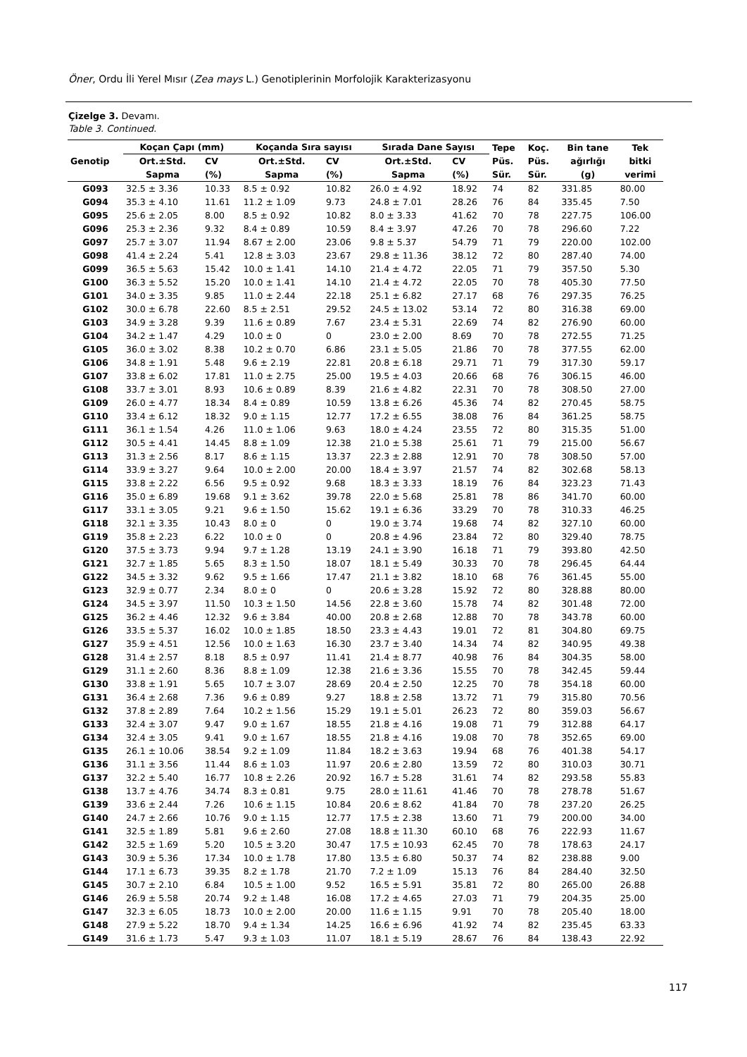Öner, Ordu İli Yerel Mısır (Zea mays L.) Genotiplerinin Morfolojik Karakterizasyonu
Çizelge 3. Devamı.
Table 3. Continued.
| Genotip | Koçan Çapı (mm) | | Koçanda Sıra sayısı | | Sırada Dane Sayısı | | Tepe Püs. Sür. | Koç. Püs. Sür. | Bin tane ağırlığı (g) | Tek bitki verimi |
| --- | --- | --- | --- | --- | --- | --- | --- | --- | --- | --- |
| | Ort.±Std. | CV | Ort.±Std. | CV | Ort.±Std. | CV | | | | |
| | Sapma | (%) | Sapma | (%) | Sapma | (%) | | | | |
| G093 | 32.5 ± 3.36 | 10.33 | 8.5 ± 0.92 | 10.82 | 26.0 ± 4.92 | 18.92 | 74 | 82 | 331.85 | 80.00 |
| G094 | 35.3 ± 4.10 | 11.61 | 11.2 ± 1.09 | 9.73 | 24.8 ± 7.01 | 28.26 | 76 | 84 | 335.45 | 7.50 |
| G095 | 25.6 ± 2.05 | 8.00 | 8.5 ± 0.92 | 10.82 | 8.0 ± 3.33 | 41.62 | 70 | 78 | 227.75 | 106.00 |
| G096 | 25.3 ± 2.36 | 9.32 | 8.4 ± 0.89 | 10.59 | 8.4 ± 3.97 | 47.26 | 70 | 78 | 296.60 | 7.22 |
| G097 | 25.7 ± 3.07 | 11.94 | 8.67 ± 2.00 | 23.06 | 9.8 ± 5.37 | 54.79 | 71 | 79 | 220.00 | 102.00 |
| G098 | 41.4 ± 2.24 | 5.41 | 12.8 ± 3.03 | 23.67 | 29.8 ± 11.36 | 38.12 | 72 | 80 | 287.40 | 74.00 |
| G099 | 36.5 ± 5.63 | 15.42 | 10.0 ± 1.41 | 14.10 | 21.4 ± 4.72 | 22.05 | 71 | 79 | 357.50 | 5.30 |
| G100 | 36.3 ± 5.52 | 15.20 | 10.0 ± 1.41 | 14.10 | 21.4 ± 4.72 | 22.05 | 70 | 78 | 405.30 | 77.50 |
| G101 | 34.0 ± 3.35 | 9.85 | 11.0 ± 2.44 | 22.18 | 25.1 ± 6.82 | 27.17 | 68 | 76 | 297.35 | 76.25 |
| G102 | 30.0 ± 6.78 | 22.60 | 8.5 ± 2.51 | 29.52 | 24.5 ± 13.02 | 53.14 | 72 | 80 | 316.38 | 69.00 |
| G103 | 34.9 ± 3.28 | 9.39 | 11.6 ± 0.89 | 7.67 | 23.4 ± 5.31 | 22.69 | 74 | 82 | 276.90 | 60.00 |
| G104 | 34.2 ± 1.47 | 4.29 | 10.0 ± 0 | 0 | 23.0 ± 2.00 | 8.69 | 70 | 78 | 272.55 | 71.25 |
| G105 | 36.0 ± 3.02 | 8.38 | 10.2 ± 0.70 | 6.86 | 23.1 ± 5.05 | 21.86 | 70 | 78 | 377.55 | 62.00 |
| G106 | 34.8 ± 1.91 | 5.48 | 9.6 ± 2.19 | 22.81 | 20.8 ± 6.18 | 29.71 | 71 | 79 | 317.30 | 59.17 |
| G107 | 33.8 ± 6.02 | 17.81 | 11.0 ± 2.75 | 25.00 | 19.5 ± 4.03 | 20.66 | 68 | 76 | 306.15 | 46.00 |
| G108 | 33.7 ± 3.01 | 8.93 | 10.6 ± 0.89 | 8.39 | 21.6 ± 4.82 | 22.31 | 70 | 78 | 308.50 | 27.00 |
| G109 | 26.0 ± 4.77 | 18.34 | 8.4 ± 0.89 | 10.59 | 13.8 ± 6.26 | 45.36 | 74 | 82 | 270.45 | 58.75 |
| G110 | 33.4 ± 6.12 | 18.32 | 9.0 ± 1.15 | 12.77 | 17.2 ± 6.55 | 38.08 | 76 | 84 | 361.25 | 58.75 |
| G111 | 36.1 ± 1.54 | 4.26 | 11.0 ± 1.06 | 9.63 | 18.0 ± 4.24 | 23.55 | 72 | 80 | 315.35 | 51.00 |
| G112 | 30.5 ± 4.41 | 14.45 | 8.8 ± 1.09 | 12.38 | 21.0 ± 5.38 | 25.61 | 71 | 79 | 215.00 | 56.67 |
| G113 | 31.3 ± 2.56 | 8.17 | 8.6 ± 1.15 | 13.37 | 22.3 ± 2.88 | 12.91 | 70 | 78 | 308.50 | 57.00 |
| G114 | 33.9 ± 3.27 | 9.64 | 10.0 ± 2.00 | 20.00 | 18.4 ± 3.97 | 21.57 | 74 | 82 | 302.68 | 58.13 |
| G115 | 33.8 ± 2.22 | 6.56 | 9.5 ± 0.92 | 9.68 | 18.3 ± 3.33 | 18.19 | 76 | 84 | 323.23 | 71.43 |
| G116 | 35.0 ± 6.89 | 19.68 | 9.1 ± 3.62 | 39.78 | 22.0 ± 5.68 | 25.81 | 78 | 86 | 341.70 | 60.00 |
| G117 | 33.1 ± 3.05 | 9.21 | 9.6 ± 1.50 | 15.62 | 19.1 ± 6.36 | 33.29 | 70 | 78 | 310.33 | 46.25 |
| G118 | 32.1 ± 3.35 | 10.43 | 8.0 ± 0 | 0 | 19.0 ± 3.74 | 19.68 | 74 | 82 | 327.10 | 60.00 |
| G119 | 35.8 ± 2.23 | 6.22 | 10.0 ± 0 | 0 | 20.8 ± 4.96 | 23.84 | 72 | 80 | 329.40 | 78.75 |
| G120 | 37.5 ± 3.73 | 9.94 | 9.7 ± 1.28 | 13.19 | 24.1 ± 3.90 | 16.18 | 71 | 79 | 393.80 | 42.50 |
| G121 | 32.7 ± 1.85 | 5.65 | 8.3 ± 1.50 | 18.07 | 18.1 ± 5.49 | 30.33 | 70 | 78 | 296.45 | 64.44 |
| G122 | 34.5 ± 3.32 | 9.62 | 9.5 ± 1.66 | 17.47 | 21.1 ± 3.82 | 18.10 | 68 | 76 | 361.45 | 55.00 |
| G123 | 32.9 ± 0.77 | 2.34 | 8.0 ± 0 | 0 | 20.6 ± 3.28 | 15.92 | 72 | 80 | 328.88 | 80.00 |
| G124 | 34.5 ± 3.97 | 11.50 | 10.3 ± 1.50 | 14.56 | 22.8 ± 3.60 | 15.78 | 74 | 82 | 301.48 | 72.00 |
| G125 | 36.2 ± 4.46 | 12.32 | 9.6 ± 3.84 | 40.00 | 20.8 ± 2.68 | 12.88 | 70 | 78 | 343.78 | 60.00 |
| G126 | 33.5 ± 5.37 | 16.02 | 10.0 ± 1.85 | 18.50 | 23.3 ± 4.43 | 19.01 | 72 | 81 | 304.80 | 69.75 |
| G127 | 35.9 ± 4.51 | 12.56 | 10.0 ± 1.63 | 16.30 | 23.7 ± 3.40 | 14.34 | 74 | 82 | 340.95 | 49.38 |
| G128 | 31.4 ± 2.57 | 8.18 | 8.5 ± 0.97 | 11.41 | 21.4 ± 8.77 | 40.98 | 76 | 84 | 304.35 | 58.00 |
| G129 | 31.1 ± 2.60 | 8.36 | 8.8 ± 1.09 | 12.38 | 21.6 ± 3.36 | 15.55 | 70 | 78 | 342.45 | 59.44 |
| G130 | 33.8 ± 1.91 | 5.65 | 10.7 ± 3.07 | 28.69 | 20.4 ± 2.50 | 12.25 | 70 | 78 | 354.18 | 60.00 |
| G131 | 36.4 ± 2.68 | 7.36 | 9.6 ± 0.89 | 9.27 | 18.8 ± 2.58 | 13.72 | 71 | 79 | 315.80 | 70.56 |
| G132 | 37.8 ± 2.89 | 7.64 | 10.2 ± 1.56 | 15.29 | 19.1 ± 5.01 | 26.23 | 72 | 80 | 359.03 | 56.67 |
| G133 | 32.4 ± 3.07 | 9.47 | 9.0 ± 1.67 | 18.55 | 21.8 ± 4.16 | 19.08 | 71 | 79 | 312.88 | 64.17 |
| G134 | 32.4 ± 3.05 | 9.41 | 9.0 ± 1.67 | 18.55 | 21.8 ± 4.16 | 19.08 | 70 | 78 | 352.65 | 69.00 |
| G135 | 26.1 ± 10.06 | 38.54 | 9.2 ± 1.09 | 11.84 | 18.2 ± 3.63 | 19.94 | 68 | 76 | 401.38 | 54.17 |
| G136 | 31.1 ± 3.56 | 11.44 | 8.6 ± 1.03 | 11.97 | 20.6 ± 2.80 | 13.59 | 72 | 80 | 310.03 | 30.71 |
| G137 | 32.2 ± 5.40 | 16.77 | 10.8 ± 2.26 | 20.92 | 16.7 ± 5.28 | 31.61 | 74 | 82 | 293.58 | 55.83 |
| G138 | 13.7 ± 4.76 | 34.74 | 8.3 ± 0.81 | 9.75 | 28.0 ± 11.61 | 41.46 | 70 | 78 | 278.78 | 51.67 |
| G139 | 33.6 ± 2.44 | 7.26 | 10.6 ± 1.15 | 10.84 | 20.6 ± 8.62 | 41.84 | 70 | 78 | 237.20 | 26.25 |
| G140 | 24.7 ± 2.66 | 10.76 | 9.0 ± 1.15 | 12.77 | 17.5 ± 2.38 | 13.60 | 71 | 79 | 200.00 | 34.00 |
| G141 | 32.5 ± 1.89 | 5.81 | 9.6 ± 2.60 | 27.08 | 18.8 ± 11.30 | 60.10 | 68 | 76 | 222.93 | 11.67 |
| G142 | 32.5 ± 1.69 | 5.20 | 10.5 ± 3.20 | 30.47 | 17.5 ± 10.93 | 62.45 | 70 | 78 | 178.63 | 24.17 |
| G143 | 30.9 ± 5.36 | 17.34 | 10.0 ± 1.78 | 17.80 | 13.5 ± 6.80 | 50.37 | 74 | 82 | 238.88 | 9.00 |
| G144 | 17.1 ± 6.73 | 39.35 | 8.2 ± 1.78 | 21.70 | 7.2 ± 1.09 | 15.13 | 76 | 84 | 284.40 | 32.50 |
| G145 | 30.7 ± 2.10 | 6.84 | 10.5 ± 1.00 | 9.52 | 16.5 ± 5.91 | 35.81 | 72 | 80 | 265.00 | 26.88 |
| G146 | 26.9 ± 5.58 | 20.74 | 9.2 ± 1.48 | 16.08 | 17.2 ± 4.65 | 27.03 | 71 | 79 | 204.35 | 25.00 |
| G147 | 32.3 ± 6.05 | 18.73 | 10.0 ± 2.00 | 20.00 | 11.6 ± 1.15 | 9.91 | 70 | 78 | 205.40 | 18.00 |
| G148 | 27.9 ± 5.22 | 18.70 | 9.4 ± 1.34 | 14.25 | 16.6 ± 6.96 | 41.92 | 74 | 82 | 235.45 | 63.33 |
| G149 | 31.6 ± 1.73 | 5.47 | 9.3 ± 1.03 | 11.07 | 18.1 ± 5.19 | 28.67 | 76 | 84 | 138.43 | 22.92 |
117